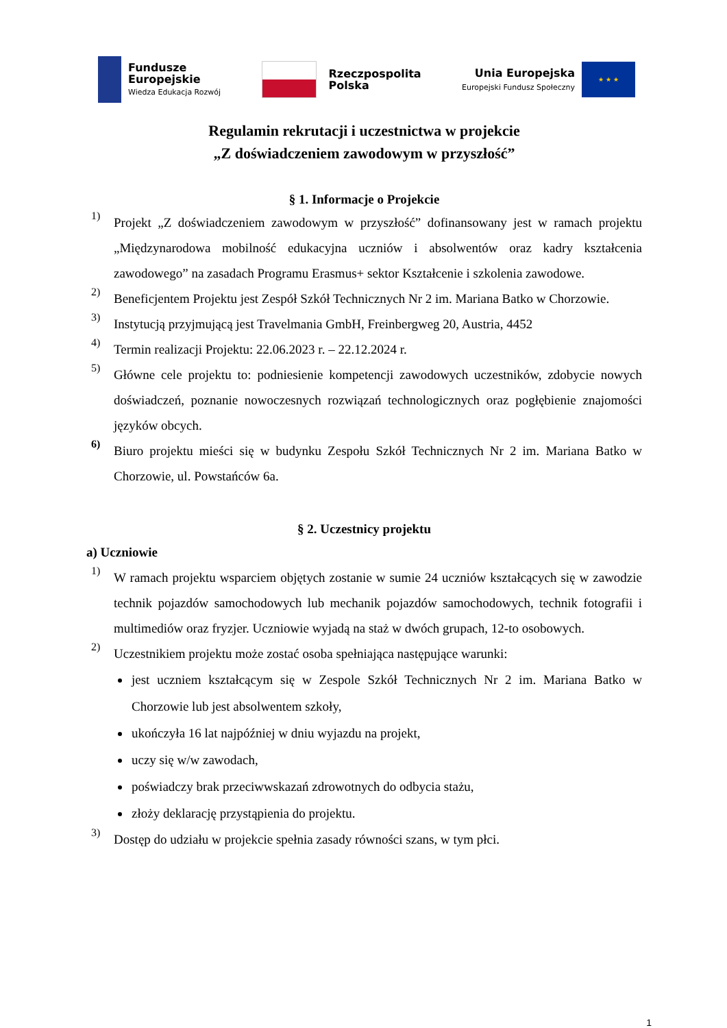Fundusze
Europejskie
Wiedza Edukacja Rozwój
Rzeczpospolita
Polska
Unia Europejska
Europejski Fundusz Społeczny
★ ★ ★
Regulamin rekrutacji i uczestnictwa w projekcie
„Z doświadczeniem zawodowym w przyszłość”
§ 1. Informacje o Projekcie
1)
Projekt „Z doświadczeniem zawodowym w przyszłość” dofinansowany jest w ramach projektu „Międzynarodowa mobilność edukacyjna uczniów i absolwentów oraz kadry kształcenia zawodowego” na zasadach Programu Erasmus+ sektor Kształcenie i szkolenia zawodowe.
2)
Beneficjentem Projektu jest Zespół Szkół Technicznych Nr 2 im. Mariana Batko w Chorzowie.
3)
Instytucją przyjmującą jest Travelmania GmbH, Freinbergweg 20, Austria, 4452
4)
Termin realizacji Projektu: 22.06.2023 r. – 22.12.2024 r.
5)
Główne cele projektu to: podniesienie kompetencji zawodowych uczestników, zdobycie nowych doświadczeń, poznanie nowoczesnych rozwiązań technologicznych oraz pogłębienie znajomości języków obcych.
6)
Biuro projektu mieści się w budynku Zespołu Szkół Technicznych Nr 2 im. Mariana Batko w Chorzowie, ul. Powstańców 6a.
§ 2. Uczestnicy projektu
a) Uczniowie
1)
W ramach projektu wsparciem objętych zostanie w sumie 24 uczniów kształcących się w zawodzie technik pojazdów samochodowych lub mechanik pojazdów samochodowych, technik fotografii i multimediów oraz fryzjer. Uczniowie wyjadą na staż w dwóch grupach, 12-to osobowych.
2)
Uczestnikiem projektu może zostać osoba spełniająca następujące warunki:
jest uczniem kształcącym się w Zespole Szkół Technicznych Nr 2 im. Mariana Batko w Chorzowie lub jest absolwentem szkoły,
ukończyła 16 lat najpóźniej w dniu wyjazdu na projekt,
uczy się w/w zawodach,
poświadczy brak przeciwwskazań zdrowotnych do odbycia stażu,
złoży deklarację przystąpienia do projektu.
3)
Dostęp do udziału w projekcie spełnia zasady równości szans, w tym płci.
1